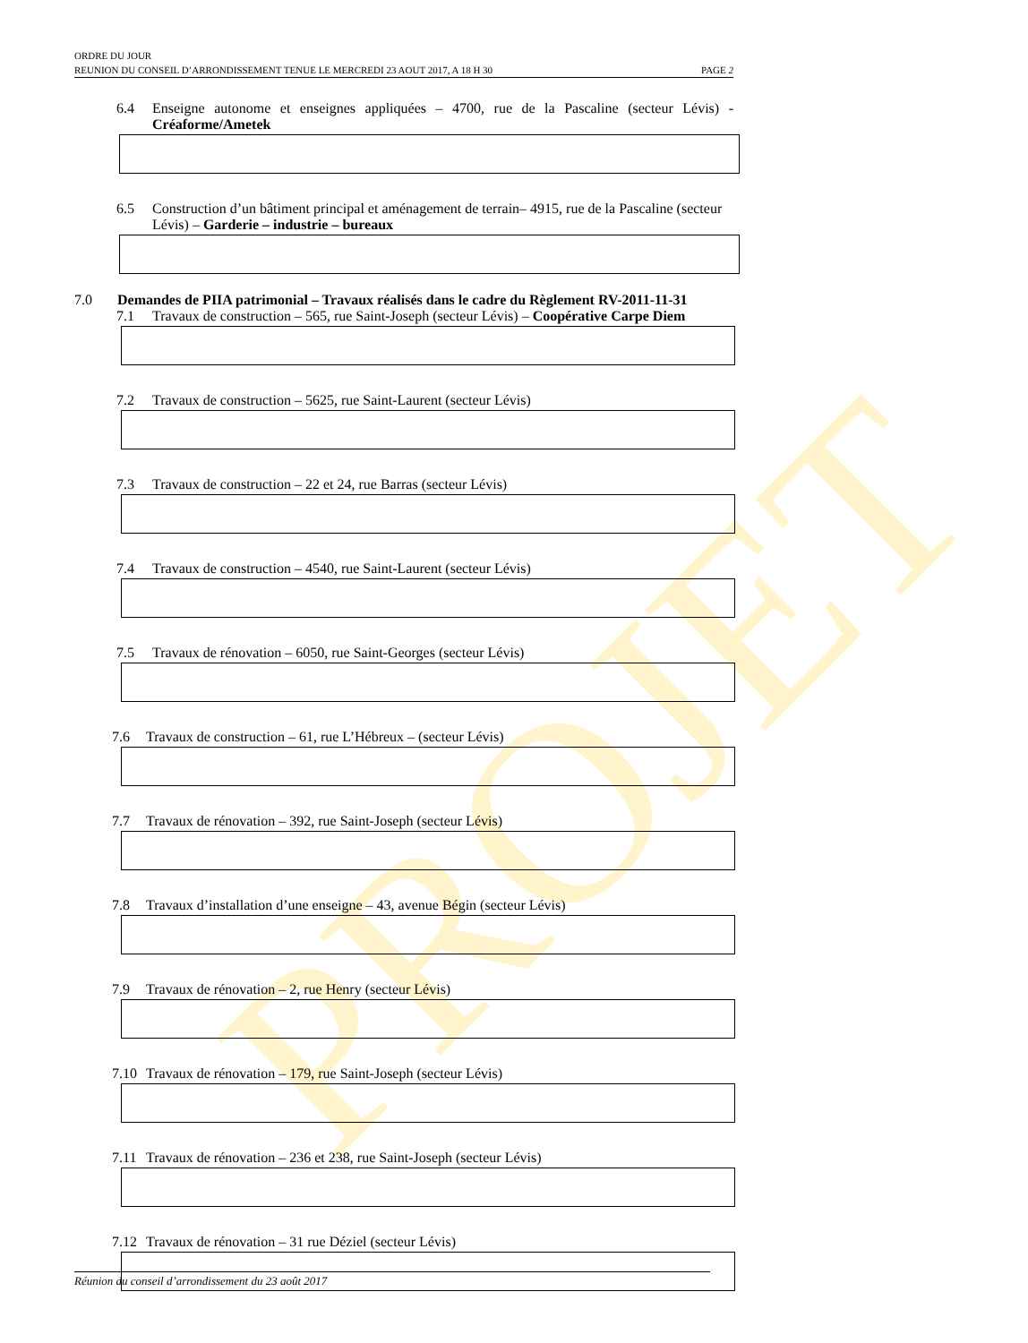PROJET
ORDRE DU JOUR
REUNION DU CONSEIL D’ARRONDISSEMENT TENUE LE MERCREDI 23 AOUT 2017, A 18 H 30 PAGE 2
6.4 Enseigne autonome et enseignes appliquées – 4700, rue de la Pascaline (secteur Lévis) - Créaforme/Ametek
6.5 Construction d’un bâtiment principal et aménagement de terrain– 4915, rue de la Pascaline (secteur Lévis) – Garderie – industrie – bureaux
7.0 Demandes de PIIA patrimonial – Travaux réalisés dans le cadre du Règlement RV-2011-11-31
7.1 Travaux de construction – 565, rue Saint-Joseph (secteur Lévis) – Coopérative Carpe Diem
7.2 Travaux de construction – 5625, rue Saint-Laurent (secteur Lévis)
7.3 Travaux de construction – 22 et 24, rue Barras (secteur Lévis)
7.4 Travaux de construction – 4540, rue Saint-Laurent (secteur Lévis)
7.5 Travaux de rénovation – 6050, rue Saint-Georges (secteur Lévis)
7.6 Travaux de construction – 61, rue L’Hébreux – (secteur Lévis)
7.7 Travaux de rénovation – 392, rue Saint-Joseph (secteur Lévis)
7.8 Travaux d’installation d’une enseigne – 43, avenue Bégin (secteur Lévis)
7.9 Travaux de rénovation – 2, rue Henry (secteur Lévis)
7.10 Travaux de rénovation – 179, rue Saint-Joseph (secteur Lévis)
7.11 Travaux de rénovation – 236 et 238, rue Saint-Joseph (secteur Lévis)
7.12 Travaux de rénovation – 31 rue Déziel (secteur Lévis)
Réunion du conseil d’arrondissement du 23 août 2017